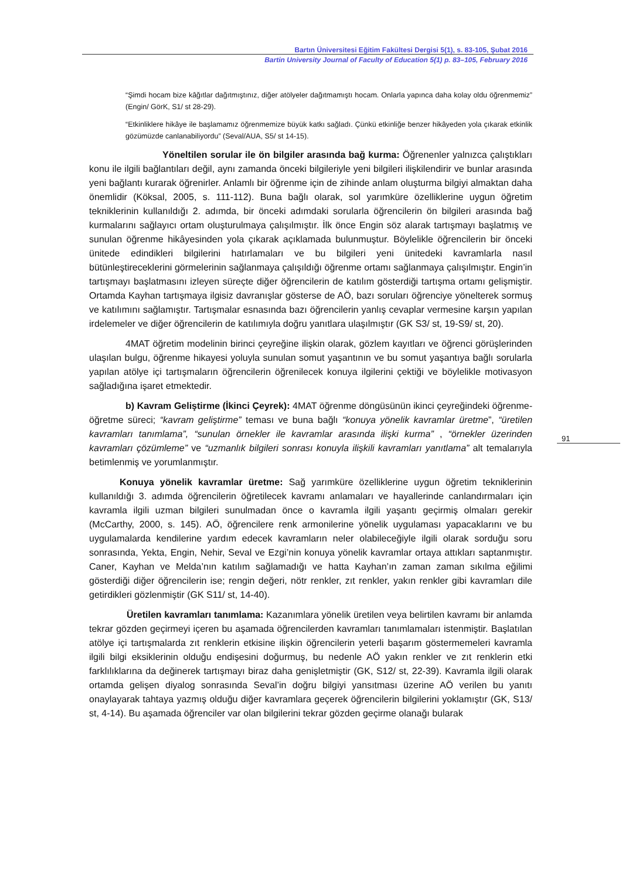Bartın Üniversitesi Eğitim Fakültesi Dergisi 5(1), s. 83-105, Şubat 2016
Bartin University Journal of Faculty of Education 5(1) p. 83–105, February 2016
“Şimdi hocam bize kâğıtlar dağıtmıştınız, diğer atölyeler dağıtmamıştı hocam. Onlarla yapınca daha kolay oldu öğrenmemiz” (Engin/ GörK, S1/ st 28-29).
“Etkinliklere hikâye ile başlamamız öğrenmemize büyük katkı sağladı. Çünkü etkinliğe benzer hikâyeden yola çıkarak etkinlik gözümüzde canlanabiliyordu” (Seval/AUA, S5/ st 14-15).
Yöneltilen sorular ile ön bilgiler arasında bağ kurma: Öğrenenler yalnızca çalıştıkları konu ile ilgili bağlantıları değil, aynı zamanda önceki bilgileriyle yeni bilgileri ilişkilendirir ve bunlar arasında yeni bağlantı kurarak öğrenirler. Anlamlı bir öğrenme için de zihinde anlam oluşturma bilgiyi almaktan daha önemlidir (Köksal, 2005, s. 111-112). Buna bağlı olarak, sol yarımküre özelliklerine uygun öğretim tekniklerinin kullanıldığı 2. adımda, bir önceki adımdaki sorularla öğrencilerin ön bilgileri arasında bağ kurmalarını sağlayıcı ortam oluşturulmaya çalışılmıştır. İlk önce Engin söz alarak tartışmayı başlatmış ve sunulan öğrenme hikâyesinden yola çıkarak açıklamada bulunmuştur. Böylelikle öğrencilerin bir önceki ünitede edindikleri bilgilerini hatırlamaları ve bu bilgileri yeni ünitedeki kavramlarla nasıl bütünleştireceklerini görmelerinin sağlanmaya çalışıldığı öğrenme ortamı sağlanmaya çalışılmıştır. Engin’in tartışmayı başlatmasını izleyen süreçte diğer öğrencilerin de katılım gösterdiği tartışma ortamı gelişmiştir. Ortamda Kayhan tartışmaya ilgisiz davranışlar gösterse de AÖ, bazı soruları öğrenciye yönelterek sormuş ve katılımını sağlamıştır. Tartışmalar esnasında bazı öğrencilerin yanlış cevaplar vermesine karşın yapılan irdelemeler ve diğer öğrencilerin de katılımıyla doğru yanıtlara ulaşılmıştır (GK S3/ st, 19-S9/ st, 20).
4MAT öğretim modelinin birinci çeyreğine ilişkin olarak, gözlem kayıtları ve öğrenci görüşlerinden ulaşılan bulgu, öğrenme hikayesi yoluyla sunulan somut yaşantının ve bu somut yaşantıya bağlı sorularla yapılan atölye içi tartışmaların öğrencilerin öğrenilecek konuya ilgilerini çektiği ve böylelikle motivasyon sağladığına işaret etmektedir.
b) Kavram Geliştirme (İkinci Çeyrek): 4MAT öğrenme döngüsünün ikinci çeyreğindeki öğrenme- öğretme süreci; “kavram geliştirme” teması ve buna bağlı “konuya yönelik kavramlar üretme”, “üretilen kavramları tanımlama”, “sunulan örnekler ile kavramlar arasında ilişki kurma” , “örnekler üzerinden kavramları çözümleme” ve “uzmanlık bilgileri sonrası konuyla ilişkili kavramları yanıtlama” alt temalarıyla betimlenmiş ve yorumlanmıştır.
Konuya yönelik kavramlar üretme: Sağ yarımküre özelliklerine uygun öğretim tekniklerinin kullanıldığı 3. adımda öğrencilerin öğretilecek kavramı anlamaları ve hayallerinde canlandırmaları için kavramla ilgili uzman bilgileri sunulmadan önce o kavramla ilgili yaşantı geçirmiş olmaları gerekir (McCarthy, 2000, s. 145). AÖ, öğrencilere renk armonilerine yönelik uygulaması yapacaklarını ve bu uygulamalarda kendilerine yardım edecek kavramların neler olabileceğiyle ilgili olarak sorduğu soru sonrasında, Yekta, Engin, Nehir, Seval ve Ezgi’nin konuya yönelik kavramlar ortaya attıkları saptanmıştır. Caner, Kayhan ve Melda’nın katılım sağlamadığı ve hatta Kayhan’ın zaman zaman sıkılma eğilimi gösterdiği diğer öğrencilerin ise; rengin değeri, nötr renkler, zıt renkler, yakın renkler gibi kavramları dile getirdikleri gözlenmiştir (GK S11/ st, 14-40).
Üretilen kavramları tanımlama: Kazanımlara yönelik üretilen veya belirtilen kavramı bir anlamda tekrar gözden geçirmeyi içeren bu aşamada öğrencilerden kavramları tanımlamaları istenmiştir. Başlatılan atölye içi tartışmalarda zıt renklerin etkisine ilişkin öğrencilerin yeterli başarım göstermemeleri kavramla ilgili bilgi eksiklerinin olduğu endişesini doğurmuş, bu nedenle AÖ yakın renkler ve zıt renklerin etki farklılıklarına da değinerek tartışmayı biraz daha genişletmiştir (GK, S12/ st, 22-39). Kavramla ilgili olarak ortamda gelişen diyalog sonrasında Seval’in doğru bilgiyi yansıtması üzerine AÖ verilen bu yanıtı onaylayarak tahtaya yazmış olduğu diğer kavramlara geçerek öğrencilerin bilgilerini yoklamıştır (GK, S13/ st, 4-14). Bu aşamada öğrenciler var olan bilgilerini tekrar gözden geçirme olanağı bularak
91